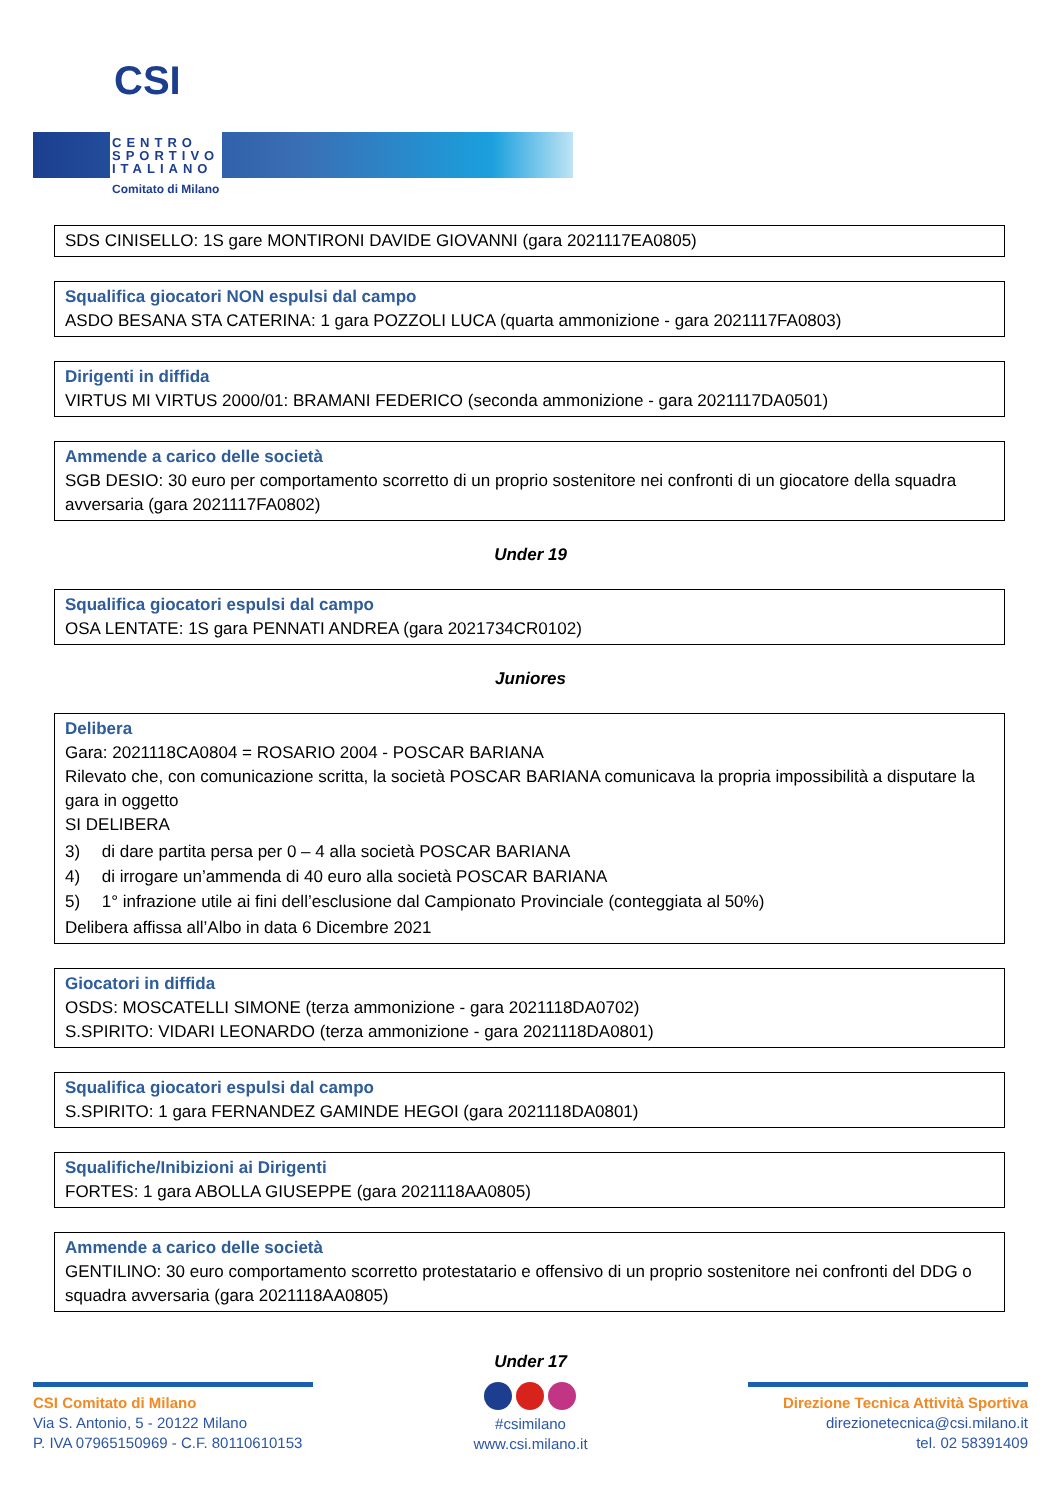CSI
CENTRO
SPORTIVO
ITALIANO
Comitato di Milano
SDS CINISELLO: 1S gare MONTIRONI DAVIDE GIOVANNI (gara 2021117EA0805)
Squalifica giocatori NON espulsi dal campo
ASDO BESANA STA CATERINA: 1 gara POZZOLI LUCA (quarta ammonizione - gara 2021117FA0803)
Dirigenti in diffida
VIRTUS MI VIRTUS 2000/01: BRAMANI FEDERICO (seconda ammonizione - gara 2021117DA0501)
Ammende a carico delle società
SGB DESIO: 30 euro per comportamento scorretto di un proprio sostenitore nei confronti di un giocatore della squadra avversaria (gara 2021117FA0802)
Under 19
Squalifica giocatori espulsi dal campo
OSA LENTATE: 1S gara PENNATI ANDREA (gara 2021734CR0102)
Juniores
Delibera
Gara: 2021118CA0804 = ROSARIO 2004 - POSCAR BARIANA
Rilevato che, con comunicazione scritta, la società POSCAR BARIANA comunicava la propria impossibilità a disputare la gara in oggetto
SI DELIBERA
3) di dare partita persa per 0 – 4 alla società POSCAR BARIANA
4) di irrogare un’ammenda di 40 euro alla società POSCAR BARIANA
5) 1° infrazione utile ai fini dell’esclusione dal Campionato Provinciale (conteggiata al 50%)
Delibera affissa all’Albo in data 6 Dicembre 2021
Giocatori in diffida
OSDS: MOSCATELLI SIMONE (terza ammonizione - gara 2021118DA0702)
S.SPIRITO: VIDARI LEONARDO (terza ammonizione - gara 2021118DA0801)
Squalifica giocatori espulsi dal campo
S.SPIRITO: 1 gara FERNANDEZ GAMINDE HEGOI (gara 2021118DA0801)
Squalifiche/Inibizioni ai Dirigenti
FORTES: 1 gara ABOLLA GIUSEPPE (gara 2021118AA0805)
Ammende a carico delle società
GENTILINO: 30 euro comportamento scorretto protestatario e offensivo di un proprio sostenitore nei confronti del DDG o squadra avversaria (gara 2021118AA0805)
Under 17
CSI Comitato di Milano
Via S. Antonio, 5 - 20122 Milano
P. IVA 07965150969 - C.F. 80110610153
#csimilano
www.csi.milano.it
Direzione Tecnica Attività Sportiva
direzionetecnica@csi.milano.it
tel. 02 58391409